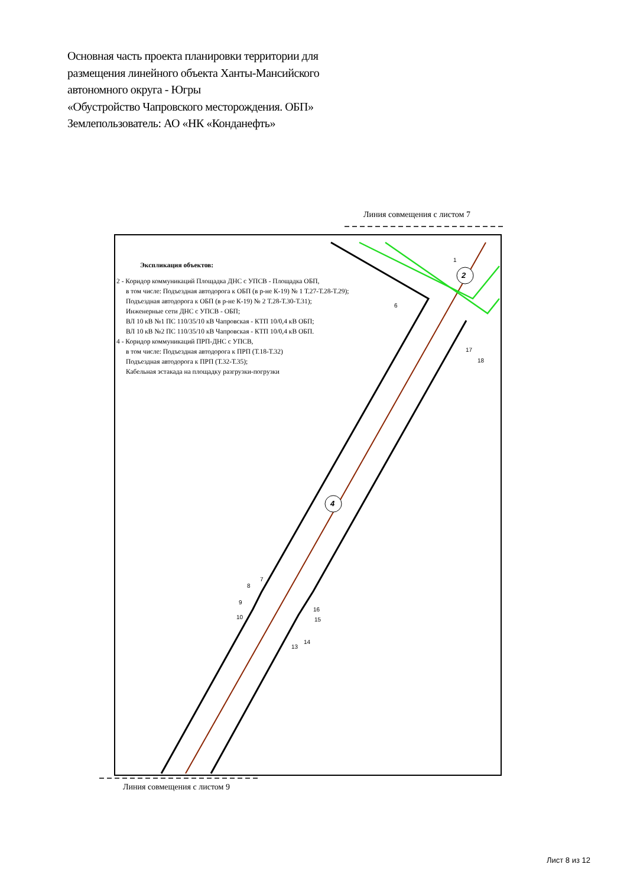Основная часть проекта планировки территории для
размещения линейного объекта Ханты-Мансийского
автономного округа - Югры
«Обустройство Чапровского месторождения. ОБП»
Землепользователь: АО «НК «Конданефть»
Линия совмещения с листом 7
2
4
1
6
17
18
7
8
9
10
16
15
14
13
Экспликация объектов:
2 - Коридор коммуникаций Площадка ДНС с УПСВ - Площадка ОБП,
в том числе: Подъездная автодорога к ОБП (в р-не К-19) № 1 Т.27-Т.28-Т.29);
Подъездная автодорога к ОБП (в р-не К-19) № 2 Т.28-Т.30-Т.31);
Инженерные сети ДНС с УПСВ - ОБП;
ВЛ 10 кВ №1 ПС 110/35/10 кВ Чапровская - КТП 10/0,4 кВ ОБП;
ВЛ 10 кВ №2 ПС 110/35/10 кВ Чапровская - КТП 10/0,4 кВ ОБП.
4 - Коридор коммуникаций ПРП-ДНС с УПСВ,
в том числе: Подъездная автодорога к ПРП (Т.18-Т.32)
Подъездная автодорога к ПРП (Т.32-Т.35);
Кабельная эстакада на площадку разгрузки-погрузки
Линия совмещения с листом 9
Лист 8 из 12